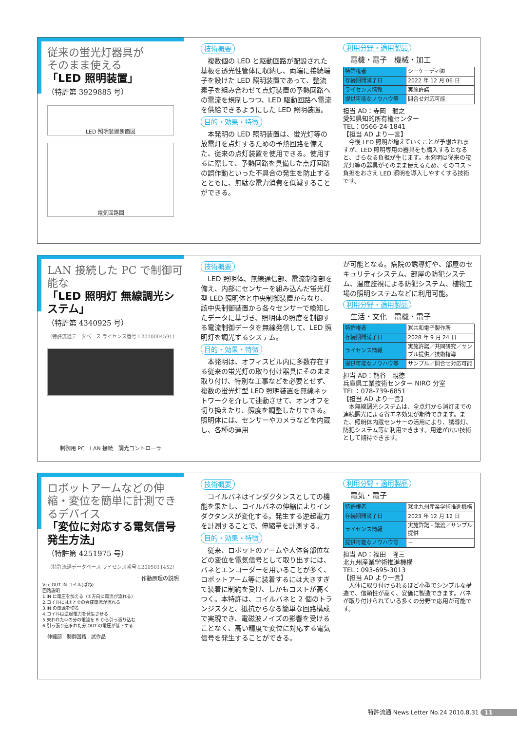従来の蛍光灯器具が
そのまま使える
「LED 照明装置」
（特許第 3929885 号）
LED 照明装置断面図
電気回路図
技術概要
複数個の LED と駆動回路が配設された基板を透光性管体に収納し、両端に接続端子を設けた LED 照明装置であって、整流素子を組み合わせて点灯装置の予熱回路への電流を規制しつつ、LED 駆動回路へ電流を供給できるようにした LED 照明装置。
目的・効果・特徴
本発明の LED 照明装置は、蛍光灯等の放電灯を点灯するための予熱回路を備えた、従来の点灯装置を使用できる。使用するに際して、予熱回路を具備した点灯回路の誤作動といった不具合の発生を防止するとともに、無駄な電力消費を低減することができる。
利用分野・適用製品
電機・電子　機械・加工
| 特許権者 | シーケーディ㈱ |
| 存続期間満了日 | 2022 年 12 月 06 日 |
| ライセンス情報 | 実施許諾 |
| 提供可能なノウハウ等 | 問合せ対応可能 |
担当 AD：寺岡　雅之
愛知県知的所有権センター
TEL：0566-24-1841
【担当 AD より一言】
今後 LED 照明が増えていくことが予想されますが、LED 照明専用の器具をも購入するとなると、さらなる負担が生じます。本発明は従来の蛍光灯等の器具がそのまま使えるため、そのコスト負担をおさえ LED 照明を導入しやすくする技術です。
LAN 接続した PC で制御可能な
「LED 照明灯 無線調光システム」
（特許第 4340925 号）
（特許流通データベース ライセンス番号 L2010004591）
制御用 PC　LAN 接続　調光コントローラ
技術概要
LED 照明体、無線通信部、電流制御部を備え、内部にセンサーを組み込んだ蛍光灯型 LED 照明体と中央制御装置からなり、該中央制御装置から各々センサーで検知したデータに基づき、照明体の照度を制御する電流制御データを無線発信して、LED 照明灯を調光するシステム。
目的・効果・特徴
本発明は、オフィスビル内に多数存在する従来の蛍光灯の取り付け器具にそのまま取り付け、特別な工事などを必要とせず、複数の蛍光灯型 LED 照明装置を無線ネットワークを介して連動させて、オンオフを切り換えたり、照度を調整したりできる。照明体には、センサーやカメラなどを内蔵し、各種の運用
が可能となる。病院の誘導灯や、部屋のセキュリティシステム、部屋の防犯システム、温度監視による防犯システム、植物工場の照明システムなどに利用可能。
利用分野・適用製品
生活・文化　電機・電子
| 特許権者 | ㈱共和電子製作所 |
| 存続期間満了日 | 2028 年 9 月 24 日 |
| ライセンス情報 | 実施許諾／共同研究／サンプル提供／技術指導 |
| 提供可能なノウハウ等 | サンプル／問合せ対応可能 |
担当 AD：熊谷　親徳
兵庫県工業技術センター NIRO 分室
TEL：078-739-6851
【担当 AD より一言】
本無線調光システムは、全点灯から消灯までの連続調光による省エネ効果が期待できます。また、照明体内蔵センサーの活用により、誘導灯、防犯システム等に利用できます。用途が広い技術として期待できます。
ロボットアームなどの伸縮・変位を簡単に計測できるデバイス
「変位に対応する電気信号発生方法」
（特許第 4251975 号）
（特許流通データベース ライセンス番号 L2005011452）
作動原理の説明
Vcc OUT IN コイル(ばね)
回路説明
1.IN に電圧を加える（①方向に電流が流れる）
2.コイルには①と②の合成電流が流れる
3.IN の電源を切る
4.コイルは逆起電力を発生させる
5.失われた①の分の電流を B から引っ張り込む
6.引っ張り込まれた分 OUT の電圧が低下する
伸縮部　制御回路　試作品
技術概要
コイルバネはインダクタンスとしての機能を果たし、コイルバネの伸縮によりインダクタンスが変化する。発生する逆起電力を計測することで、伸縮量を計測する。
目的・効果・特徴
従来、ロボットのアームや人体各部位などの変位を電気信号として取り出すには、バネとエンコーダーを用いることが多く、ロボットアーム等に装着するには大きすぎて装着に制約を受け、しかもコストが高くつく。本特許は、コイルバネと 2 個のトランジスタと、抵抗からなる簡単な回路構成で実現でき、電磁波ノイズの影響を受けることなく、高い精度で変位に対応する電気信号を発生することができる。
利用分野・適用製品
電気・電子
| 特許権者 | ㈶北九州産業学術推進機構 |
| 存続期間満了日 | 2023 年 12 月 12 日 |
| ライセンス情報 | 実施許諾・譲渡／サンプル提供 |
| 提供可能なノウハウ等 | － |
担当 AD：福田　隆三
北九州産業学術推進機構
TEL：093-695-3013
【担当 AD より一言】
人体に取り付けられるほど小型でシンプルな構造で、信頼性が高く、安価に製造できます。バネが取り付けられている多くの分野で応用が可能です。
特許流通 News Letter No.24 2010.8.31 11